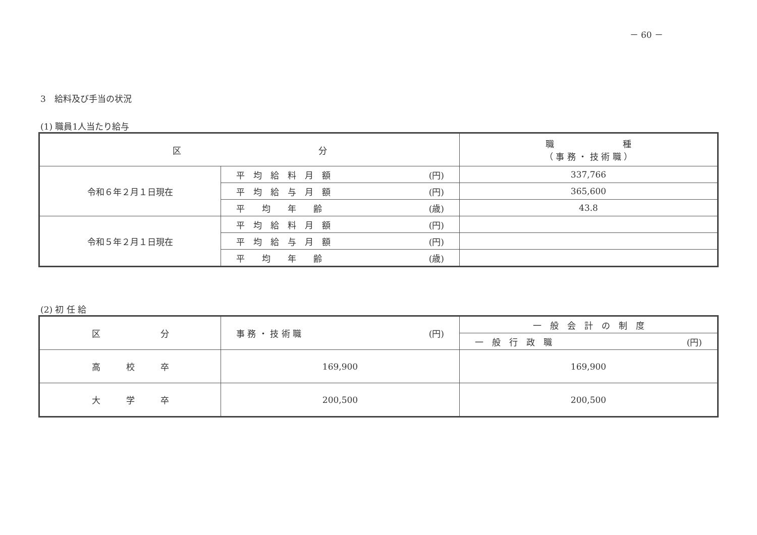－ 60 －
3　給料及び手当の状況
(1) 職員1人当たり給与
| 区 分 | | 職 種 （ 事 務 ・ 技 術 職 ） |
| --- | --- | --- |
| 令和６年２月１日現在 | 平 均 給 料 月 額 (円) | 337,766 |
| | 平 均 給 与 月 額 (円) | 365,600 |
| | 平 均 年 齢 (歳) | 43.8 |
| 令和５年２月１日現在 | 平 均 給 料 月 額 (円) | |
| | 平 均 給 与 月 額 (円) | |
| | 平 均 年 齢 (歳) | |
(2) 初 任 給
| 区 分 | 事 務 ・ 技 術 職 (円) | 一 般 会 計 の 制 度 |
| --- | --- | --- |
| | | 一 般 行 政 職 (円) |
| 高 校 卒 | 169,900 | 169,900 |
| 大 学 卒 | 200,500 | 200,500 |